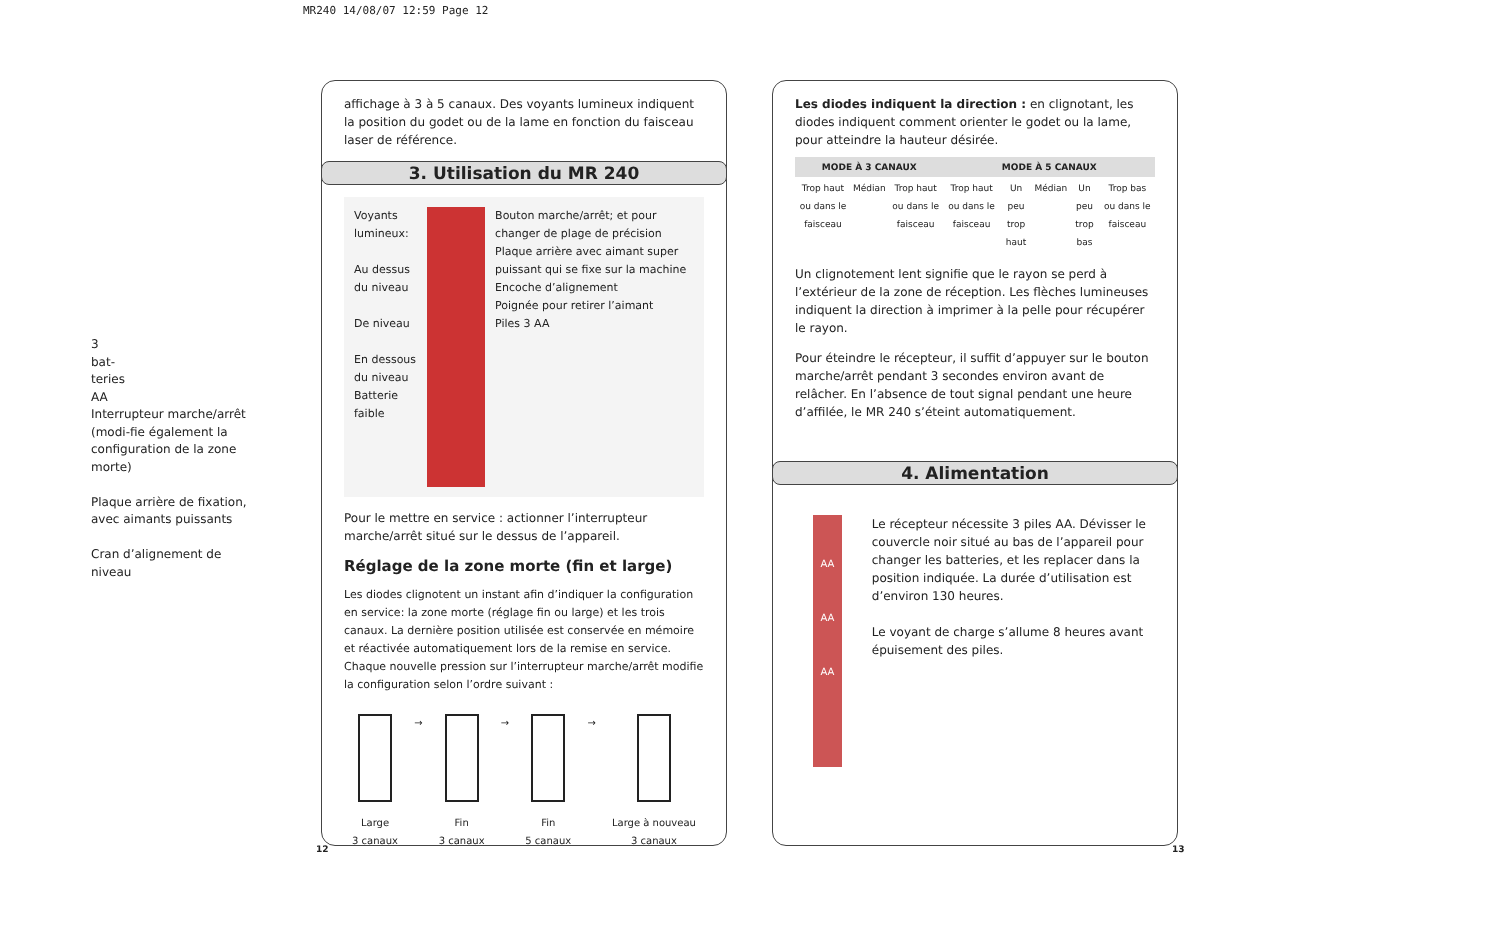MR240 14/08/07 12:59 Page 12
3
bat-
teries
AA
Interrupteur marche/arrêt (modi-fie également la configuration de la zone morte)
Plaque arrière de fixation, avec aimants puissants
Cran d’alignement de niveau
affichage à 3 à 5 canaux. Des voyants lumineux indiquent la position du godet ou de la lame en fonction du faisceau laser de référence.
3. Utilisation du MR 240
Voyants lumineux:
Au dessus du niveau
De niveau
En dessous du niveau
Batterie faible
Bouton marche/arrêt; et pour changer de plage de précision
Plaque arrière avec aimant super puissant qui se fixe sur la machine
Encoche d’alignement
Poignée pour retirer l’aimant
Piles 3 AA
Pour le mettre en service : actionner l’interrupteur marche/arrêt situé sur le dessus de l’appareil.
Réglage de la zone morte (fin et large)
Les diodes clignotent un instant afin d’indiquer la configuration en service: la zone morte (réglage fin ou large) et les trois canaux. La dernière position utilisée est conservée en mémoire et réactivée automatiquement lors de la remise en service. Chaque nouvelle pression sur l’interrupteur marche/arrêt modifie la configuration selon l’ordre suivant :
Large
3 canaux
→ Fin
3 canaux
→ Fin
5 canaux
→ Large à nouveau
3 canaux
12
Les diodes indiquent la direction : en clignotant, les diodes indiquent comment orienter le godet ou la lame, pour atteindre la hauteur désirée.
| MODE À 3 CANAUX | | | MODE À 5 CANAUX | | | | |
| --- | --- | --- | --- | --- | --- | --- | --- |
| Trop haut ou dans le faisceau | Médian | Trop haut ou dans le faisceau | Trop haut ou dans le faisceau | Un peu trop haut | Médian | Un peu trop bas | Trop bas ou dans le faisceau |
Un clignotement lent signifie que le rayon se perd à l’extérieur de la zone de réception. Les flèches lumineuses indiquent la direction à imprimer à la pelle pour récupérer le rayon.
Pour éteindre le récepteur, il suffit d’appuyer sur le bouton marche/arrêt pendant 3 secondes environ avant de relâcher. En l’absence de tout signal pendant une heure d’affilée, le MR 240 s’éteint automatiquement.
4. Alimentation
AA
AA
AA
Le récepteur nécessite 3 piles AA. Dévisser le couvercle noir situé au bas de l’appareil pour changer les batteries, et les replacer dans la position indiquée. La durée d’utilisation est d’environ 130 heures.
Le voyant de charge s’allume 8 heures avant épuisement des piles.
13